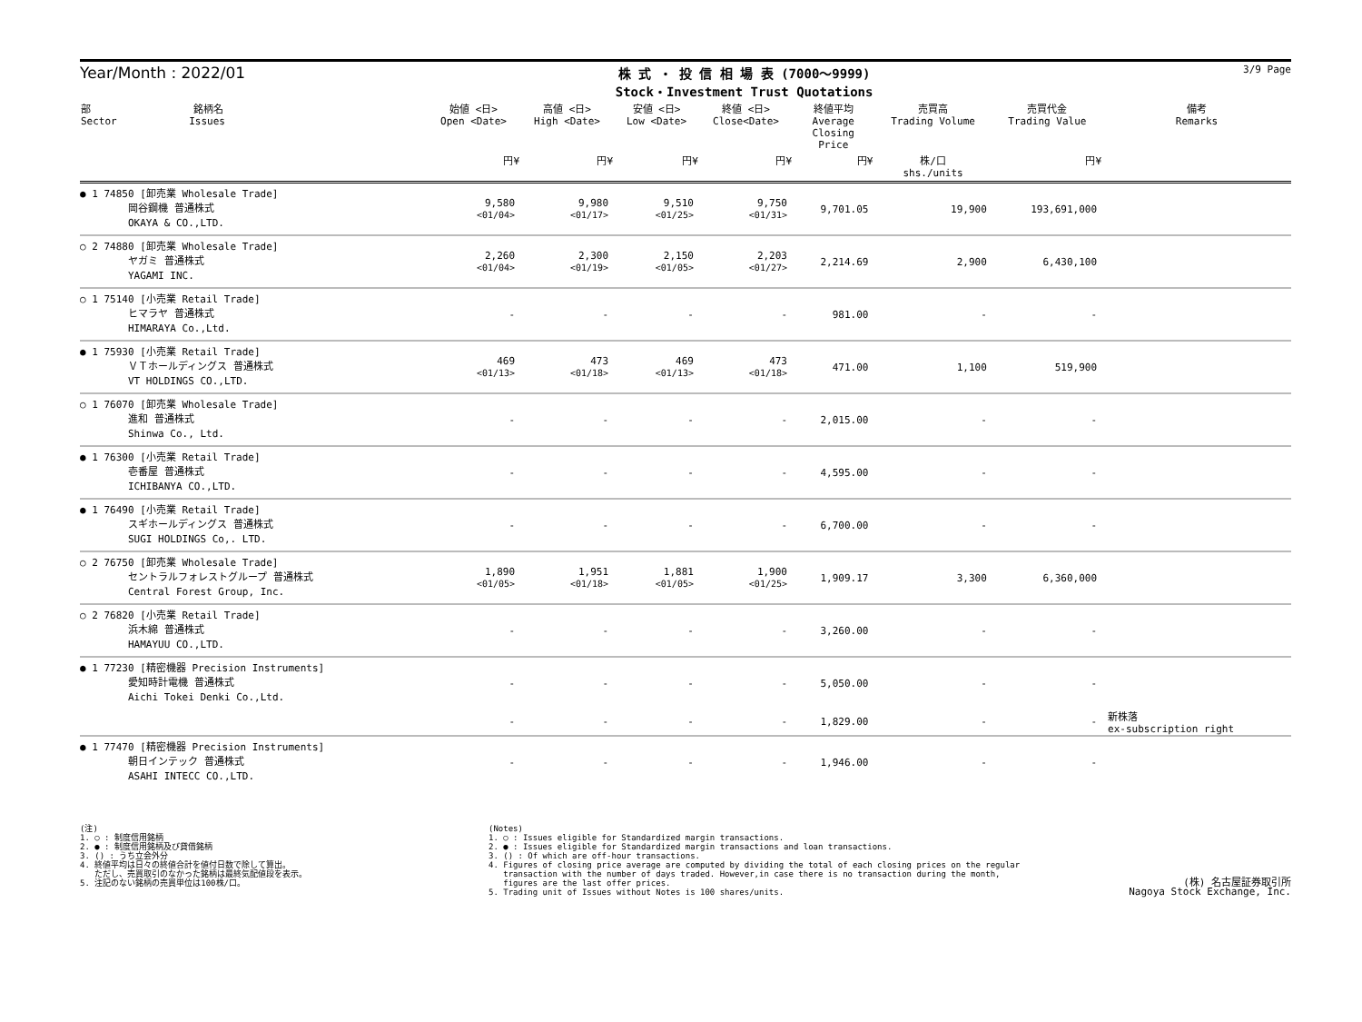Year/Month : 2022/01
株 式 ・ 投 信 相 場 表 (7000～9999)
Stock・Investment Trust Quotations
3/9 Page
| 部 銘柄名 Sector Issues | 始値 <日> Open <Date> | 高値 <日> High <Date> | 安値 <日> Low <Date> | 終値 <日> Close<Date> | 終値平均 Average Closing Price | 売買高 Trading Volume | 売買代金 Trading Value | 備考 Remarks |
| --- | --- | --- | --- | --- | --- | --- | --- | --- |
| | 円¥ | 円¥ | 円¥ | 円¥ | 円¥ | 株/口 shs./units | 円¥ | |
| ● 1 74850 [卸売業 Wholesale Trade] 岡谷鋼機 普通株式 OKAYA & CO.,LTD. | 9,580 <01/04> | 9,980 <01/17> | 9,510 <01/25> | 9,750 <01/31> | 9,701.05 | 19,900 | 193,691,000 | |
| ○ 2 74880 [卸売業 Wholesale Trade] ヤガミ 普通株式 YAGAMI INC. | 2,260 <01/04> | 2,300 <01/19> | 2,150 <01/05> | 2,203 <01/27> | 2,214.69 | 2,900 | 6,430,100 | |
| ○ 1 75140 [小売業 Retail Trade] ヒマラヤ 普通株式 HIMARAYA Co.,Ltd. | - | - | - | - | 981.00 | - | - | |
| ● 1 75930 [小売業 Retail Trade] ＶＴホールディングス 普通株式 VT HOLDINGS CO.,LTD. | 469 <01/13> | 473 <01/18> | 469 <01/13> | 473 <01/18> | 471.00 | 1,100 | 519,900 | |
| ○ 1 76070 [卸売業 Wholesale Trade] 進和 普通株式 Shinwa Co., Ltd. | - | - | - | - | 2,015.00 | - | - | |
| ● 1 76300 [小売業 Retail Trade] 壱番屋 普通株式 ICHIBANYA CO.,LTD. | - | - | - | - | 4,595.00 | - | - | |
| ● 1 76490 [小売業 Retail Trade] スギホールディングス 普通株式 SUGI HOLDINGS Co,. LTD. | - | - | - | - | 6,700.00 | - | - | |
| ○ 2 76750 [卸売業 Wholesale Trade] セントラルフォレストグループ 普通株式 Central Forest Group, Inc. | 1,890 <01/05> | 1,951 <01/18> | 1,881 <01/05> | 1,900 <01/25> | 1,909.17 | 3,300 | 6,360,000 | |
| ○ 2 76820 [小売業 Retail Trade] 浜木綿 普通株式 HAMAYUU CO.,LTD. | - | - | - | - | 3,260.00 | - | - | |
| ● 1 77230 [精密機器 Precision Instruments] 愛知時計電機 普通株式 Aichi Tokei Denki Co.,Ltd. | - | - | - | - | 5,050.00 | - | - | |
| | - | - | - | - | 1,829.00 | - | - | 新株落 ex-subscription right |
| ● 1 77470 [精密機器 Precision Instruments] 朝日インテック 普通株式 ASAHI INTECC CO.,LTD. | - | - | - | - | 1,946.00 | - | - | |
(注)
1. ○ : 制度信用銘柄
2. ● : 制度信用銘柄及び貸借銘柄
3. () : うち立会外分
4. 終値平均は日々の終値合計を値付日数で除して算出。
ただし、売買取引のなかった銘柄は最終気配値段を表示。
5. 注記のない銘柄の売買単位は100株/口。
(Notes)
1. ○ : Issues eligible for Standardized margin transactions.
2. ● : Issues eligible for Standardized margin transactions and loan transactions.
3. () : Of which are off-hour transactions.
4. Figures of closing price average are computed by dividing the total of each closing prices on the regular
transaction with the number of days traded. However,in case there is no transaction during the month,
figures are the last offer prices.
5. Trading unit of Issues without Notes is 100 shares/units.
(株) 名古屋証券取引所
Nagoya Stock Exchange, Inc.